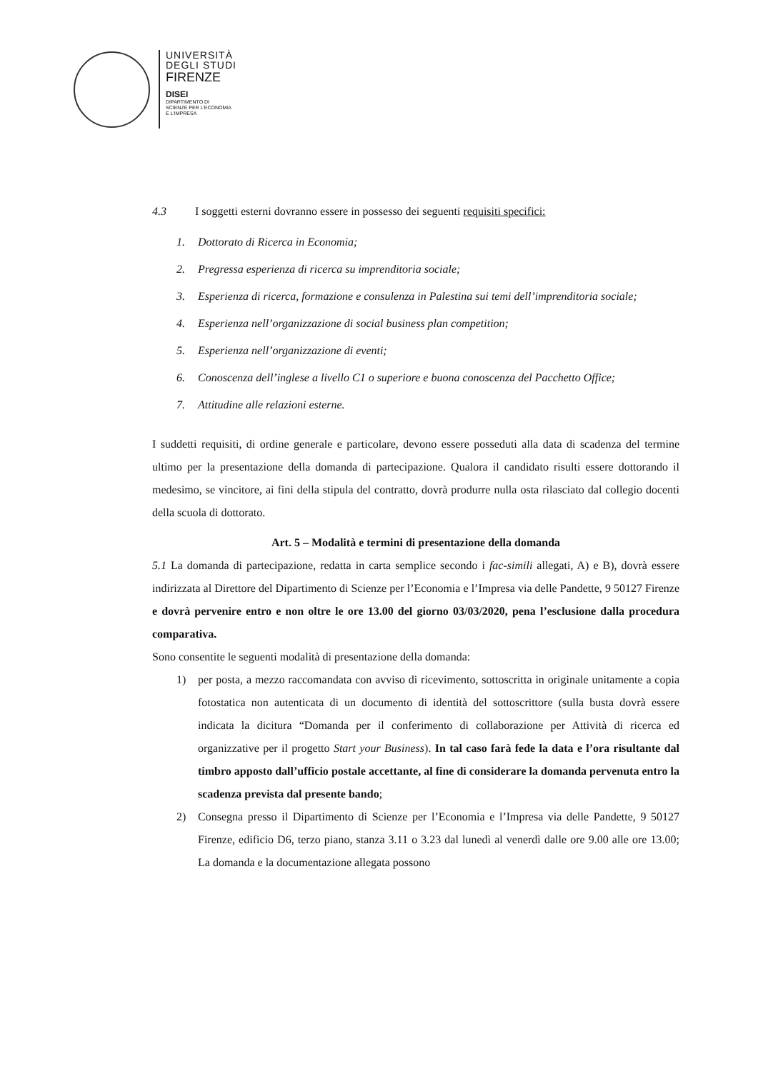UNIVERSITÀ
DEGLI STUDI
FIRENZE
DISEI
DIPARTIMENTO DI
SCIENZE PER L'ECONOMIA
E L'IMPRESA
4.3 I soggetti esterni dovranno essere in possesso dei seguenti requisiti specifici:
1. Dottorato di Ricerca in Economia;
2. Pregressa esperienza di ricerca su imprenditoria sociale;
3. Esperienza di ricerca, formazione e consulenza in Palestina sui temi dell’imprenditoria sociale;
4. Esperienza nell’organizzazione di social business plan competition;
5. Esperienza nell’organizzazione di eventi;
6. Conoscenza dell’inglese a livello C1 o superiore e buona conoscenza del Pacchetto Office;
7. Attitudine alle relazioni esterne.
I suddetti requisiti, di ordine generale e particolare, devono essere posseduti alla data di scadenza del termine ultimo per la presentazione della domanda di partecipazione. Qualora il candidato risulti essere dottorando il medesimo, se vincitore, ai fini della stipula del contratto, dovrà produrre nulla osta rilasciato dal collegio docenti della scuola di dottorato.
Art. 5 – Modalità e termini di presentazione della domanda
5.1 La domanda di partecipazione, redatta in carta semplice secondo i fac-simili allegati, A) e B), dovrà essere indirizzata al Direttore del Dipartimento di Scienze per l’Economia e l’Impresa via delle Pandette, 9 50127 Firenze e dovrà pervenire entro e non oltre le ore 13.00 del giorno 03/03/2020, pena l’esclusione dalla procedura comparativa.
Sono consentite le seguenti modalità di presentazione della domanda:
1) per posta, a mezzo raccomandata con avviso di ricevimento, sottoscritta in originale unitamente a copia fotostatica non autenticata di un documento di identità del sottoscrittore (sulla busta dovrà essere indicata la dicitura “Domanda per il conferimento di collaborazione per Attività di ricerca ed organizzative per il progetto Start your Business). In tal caso farà fede la data e l’ora risultante dal timbro apposto dall’ufficio postale accettante, al fine di considerare la domanda pervenuta entro la scadenza prevista dal presente bando;
2) Consegna presso il Dipartimento di Scienze per l’Economia e l’Impresa via delle Pandette, 9 50127 Firenze, edificio D6, terzo piano, stanza 3.11 o 3.23 dal lunedì al venerdì dalle ore 9.00 alle ore 13.00; La domanda e la documentazione allegata possono